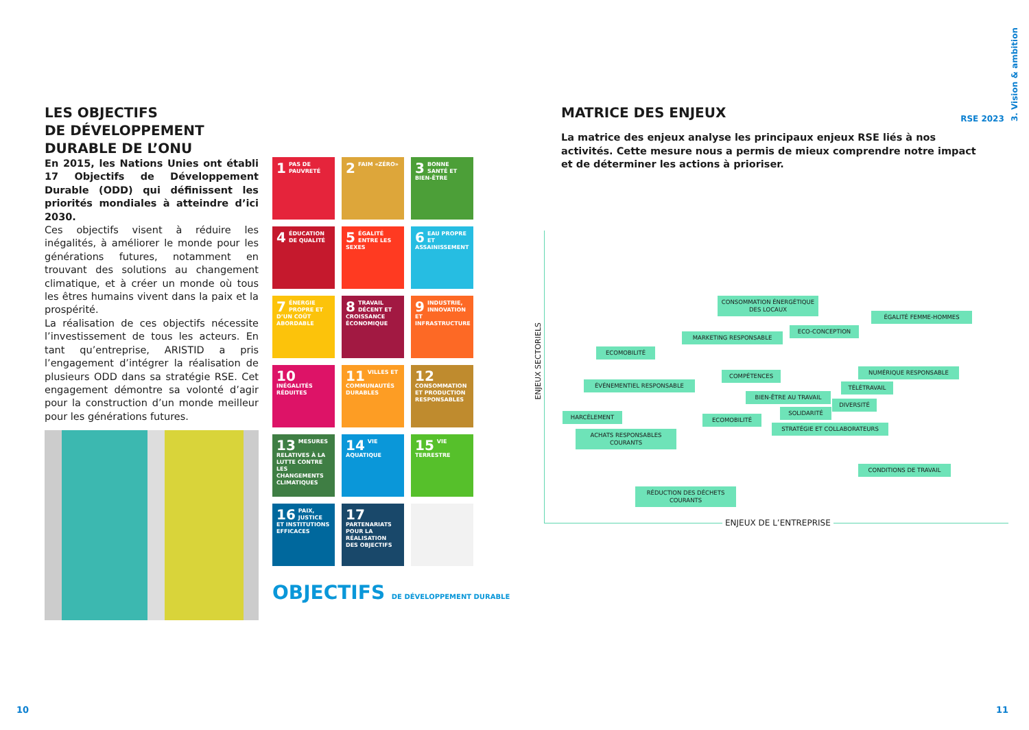LES OBJECTIFS
DE DÉVELOPPEMENT
DURABLE DE L’ONU
En 2015, les Nations Unies ont établi 17 Objectifs de Développement Durable (ODD) qui définissent les priorités mondiales à atteindre d’ici 2030.
Ces objectifs visent à réduire les inégalités, à améliorer le monde pour les générations futures, notamment en trouvant des solutions au changement climatique, et à créer un monde où tous les êtres humains vivent dans la paix et la prospérité.
La réalisation de ces objectifs nécessite l’investissement de tous les acteurs. En tant qu’entreprise, ARISTID a pris l’engagement d’intégrer la réalisation de plusieurs ODD dans sa stratégie RSE. Cet engagement démontre sa volonté d’agir pour la construction d’un monde meilleur pour les générations futures.
1 PAS DE PAUVRETÉ
2 FAIM «ZÉRO»
3 BONNE SANTÉ ET BIEN-ÊTRE
4 ÉDUCATION DE QUALITÉ
5 ÉGALITÉ ENTRE LES SEXES
6 EAU PROPRE ET ASSAINISSEMENT
7 ÉNERGIE PROPRE ET D’UN COÛT ABORDABLE
8 TRAVAIL DÉCENT ET CROISSANCE ÉCONOMIQUE
9 INDUSTRIE, INNOVATION ET INFRASTRUCTURE
10 INÉGALITÉS RÉDUITES
11 VILLES ET COMMUNAUTÉS DURABLES
12 CONSOMMATION ET PRODUCTION RESPONSABLES
13 MESURES RELATIVES À LA LUTTE CONTRE LES CHANGEMENTS CLIMATIQUES
14 VIE AQUATIQUE
15 VIE TERRESTRE
16 PAIX, JUSTICE ET INSTITUTIONS EFFICACES
17 PARTENARIATS POUR LA RÉALISATION DES OBJECTIFS
OBJECTIFS DE DÉVELOPPEMENT DURABLE
10
RSE 2023 3. Vision & ambition
MATRICE DES ENJEUX
La matrice des enjeux analyse les principaux enjeux RSE liés à nos activités. Cette mesure nous a permis de mieux comprendre notre impact et de déterminer les actions à prioriser.
11
ENJEUX SECTORIELS
ENJEUX DE L’ENTREPRISE
CONSOMMATION ÉNERGÉTIQUE DES LOCAUX
ÉGALITÉ FEMME-HOMMES
ECO-CONCEPTION
MARKETING RESPONSABLE
ECOMOBILITÉ
NUMÉRIQUE RESPONSABLE
COMPÉTENCES
ÉVÉNEMENTIEL RESPONSABLE
TÉLÉTRAVAIL
BIEN-ÊTRE AU TRAVAIL
DIVERSITÉ
SOLIDARITÉ
HARCÈLEMENT
ECOMOBILITÉ
STRATÉGIE ET COLLABORATEURS
ACHATS RESPONSABLES COURANTS
CONDITIONS DE TRAVAIL
RÉDUCTION DES DÉCHETS COURANTS